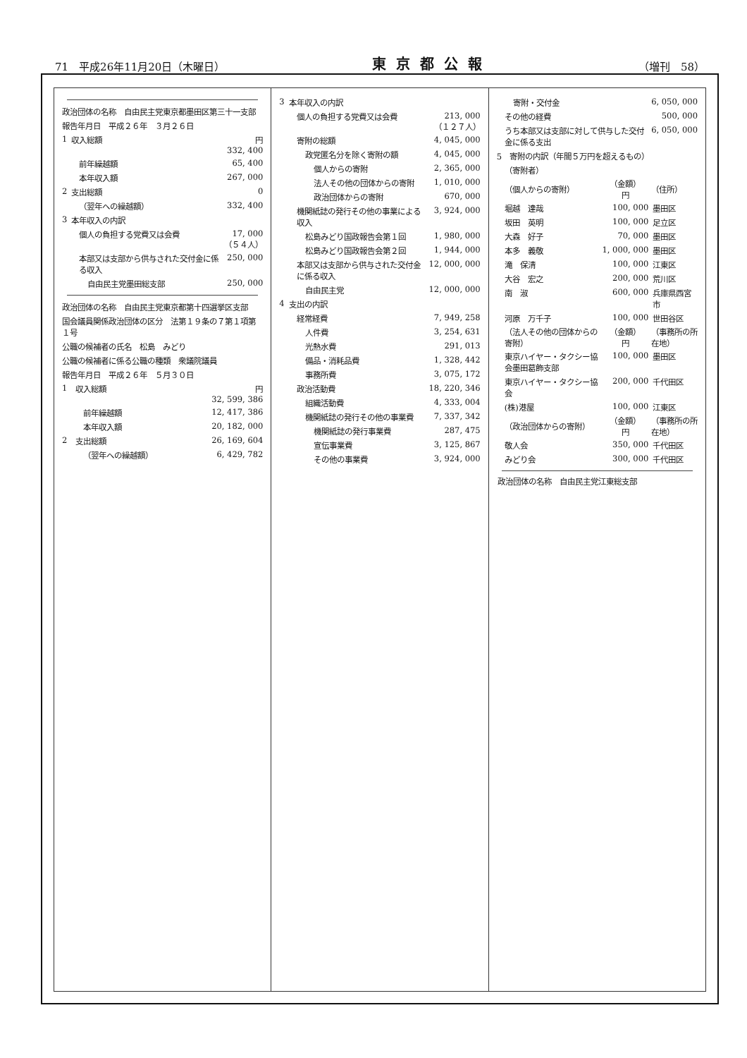71　平成26年11月20日（木曜日） 東京都公報 （増刊　58）
| 政治団体の名称 自由民主党東京都墨田区第三十一支部 | | |
| 報告年月日 平成２６年 ３月２６日 | | |
| 1 | 収入総額 | 円 332, 400 |
| | 前年繰越額 | 65, 400 |
| | 本年収入額 | 267, 000 |
| 2 | 支出総額 | 0 |
| | （翌年への繰越額） | 332, 400 |
| 3 | 本年収入の内訳 | |
| | 個人の負担する党費又は会費 | 17, 000 （５４人） |
| | 本部又は支部から供与された交付金に係る収入 | 250, 000 |
| | 自由民主党墨田総支部 | 250, 000 |
| 政治団体の名称 自由民主党東京都第十四選挙区支部 | | |
| 国会議員関係政治団体の区分 法第１９条の７第１項第１号 | | |
| 公職の候補者の氏名 松島 みどり | | |
| 公職の候補者に係る公職の種類 衆議院議員 | | |
| 報告年月日 平成２６年 ５月３０日 | | |
| 1 | 収入総額 | 円 32, 599, 386 |
| | 前年繰越額 | 12, 417, 386 |
| | 本年収入額 | 20, 182, 000 |
| 2 | 支出総額 | 26, 169, 604 |
| | （翌年への繰越額） | 6, 429, 782 |
| 3 | 本年収入の内訳 | |
| | 個人の負担する党費又は会費 | 213, 000 （１２７人） |
| | 寄附の総額 | 4, 045, 000 |
| | 政党匿名分を除く寄附の額 | 4, 045, 000 |
| | 個人からの寄附 | 2, 365, 000 |
| | 法人その他の団体からの寄附 | 1, 010, 000 |
| | 政治団体からの寄附 | 670, 000 |
| | 機関紙誌の発行その他の事業による収入 | 3, 924, 000 |
| | 松島みどり国政報告会第１回 | 1, 980, 000 |
| | 松島みどり国政報告会第２回 | 1, 944, 000 |
| | 本部又は支部から供与された交付金に係る収入 | 12, 000, 000 |
| | 自由民主党 | 12, 000, 000 |
| 4 | 支出の内訳 | |
| | 経常経費 | 7, 949, 258 |
| | 人件費 | 3, 254, 631 |
| | 光熱水費 | 291, 013 |
| | 備品・消耗品費 | 1, 328, 442 |
| | 事務所費 | 3, 075, 172 |
| | 政治活動費 | 18, 220, 346 |
| | 組織活動費 | 4, 333, 004 |
| | 機関紙誌の発行その他の事業費 | 7, 337, 342 |
| | 機関紙誌の発行事業費 | 287, 475 |
| | 宣伝事業費 | 3, 125, 867 |
| | その他の事業費 | 3, 924, 000 |
| 寄附・交付金 | 6, 050, 000 |
| その他の経費 | 500, 000 |
| うち本部又は支部に対して供与した交付金に係る支出 | 6, 050, 000 |
| 5 寄附の内訳（年間５万円を超えるもの） | | |
| （寄附者） | | |
| （個人からの寄附） | （金額） 円 | （住所） |
| 堀越 達哉 | 100, 000 | 墨田区 |
| 坂田 英明 | 100, 000 | 足立区 |
| 大森 好子 | 70, 000 | 墨田区 |
| 本多 義敬 | 1, 000, 000 | 墨田区 |
| 滝 保清 | 100, 000 | 江東区 |
| 大谷 宏之 | 200, 000 | 荒川区 |
| 南 淑 | 600, 000 | 兵庫県西宮市 |
| 河原 万千子 | 100, 000 | 世田谷区 |
| （法人その他の団体からの寄附） | （金額） 円 | （事務所の所在地） |
| 東京ハイヤー・タクシー協会墨田葛飾支部 | 100, 000 | 墨田区 |
| 東京ハイヤー・タクシー協会 | 200, 000 | 千代田区 |
| (株)港屋 | 100, 000 | 江東区 |
| （政治団体からの寄附） | （金額） 円 | （事務所の所在地） |
| 敬人会 | 350, 000 | 千代田区 |
| みどり会 | 300, 000 | 千代田区 |
政治団体の名称　自由民主党江東総支部